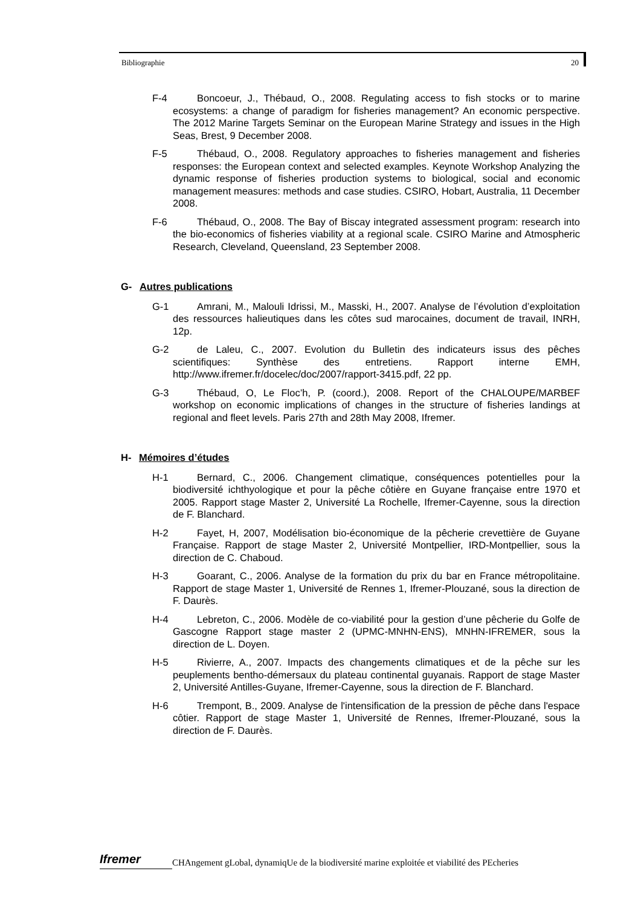Bibliographie 20
F-4 Boncoeur, J., Thébaud, O., 2008. Regulating access to fish stocks or to marine ecosystems: a change of paradigm for fisheries management? An economic perspective. The 2012 Marine Targets Seminar on the European Marine Strategy and issues in the High Seas, Brest, 9 December 2008.
F-5 Thébaud, O., 2008. Regulatory approaches to fisheries management and fisheries responses: the European context and selected examples. Keynote Workshop Analyzing the dynamic response of fisheries production systems to biological, social and economic management measures: methods and case studies. CSIRO, Hobart, Australia, 11 December 2008.
F-6 Thébaud, O., 2008. The Bay of Biscay integrated assessment program: research into the bio-economics of fisheries viability at a regional scale. CSIRO Marine and Atmospheric Research, Cleveland, Queensland, 23 September 2008.
G- Autres publications
G-1 Amrani, M., Malouli Idrissi, M., Masski, H., 2007. Analyse de l’évolution d’exploitation des ressources halieutiques dans les côtes sud marocaines, document de travail, INRH, 12p.
G-2 de Laleu, C., 2007. Evolution du Bulletin des indicateurs issus des pêches scientifiques: Synthèse des entretiens. Rapport interne EMH, http://www.ifremer.fr/docelec/doc/2007/rapport-3415.pdf, 22 pp.
G-3 Thébaud, O, Le Floc’h, P. (coord.), 2008. Report of the CHALOUPE/MARBEF workshop on economic implications of changes in the structure of fisheries landings at regional and fleet levels. Paris 27th and 28th May 2008, Ifremer.
H- Mémoires d’études
H-1 Bernard, C., 2006. Changement climatique, conséquences potentielles pour la biodiversité ichthyologique et pour la pêche côtière en Guyane française entre 1970 et 2005. Rapport stage Master 2, Université La Rochelle, Ifremer-Cayenne, sous la direction de F. Blanchard.
H-2 Fayet, H, 2007, Modélisation bio-économique de la pêcherie crevettière de Guyane Française. Rapport de stage Master 2, Université Montpellier, IRD-Montpellier, sous la direction de C. Chaboud.
H-3 Goarant, C., 2006. Analyse de la formation du prix du bar en France métropolitaine. Rapport de stage Master 1, Université de Rennes 1, Ifremer-Plouzané, sous la direction de F. Daurès.
H-4 Lebreton, C., 2006. Modèle de co-viabilité pour la gestion d’une pêcherie du Golfe de Gascogne Rapport stage master 2 (UPMC-MNHN-ENS), MNHN-IFREMER, sous la direction de L. Doyen.
H-5 Rivierre, A., 2007. Impacts des changements climatiques et de la pêche sur les peuplements bentho-démersaux du plateau continental guyanais. Rapport de stage Master 2, Université Antilles-Guyane, Ifremer-Cayenne, sous la direction de F. Blanchard.
H-6 Trempont, B., 2009. Analyse de l'intensification de la pression de pêche dans l'espace côtier. Rapport de stage Master 1, Université de Rennes, Ifremer-Plouzané, sous la direction de F. Daurès.
Ifremer
CHAngement gLobal, dynamiqUe de la biodiversité marine exploitée et viabilité des PEcheries